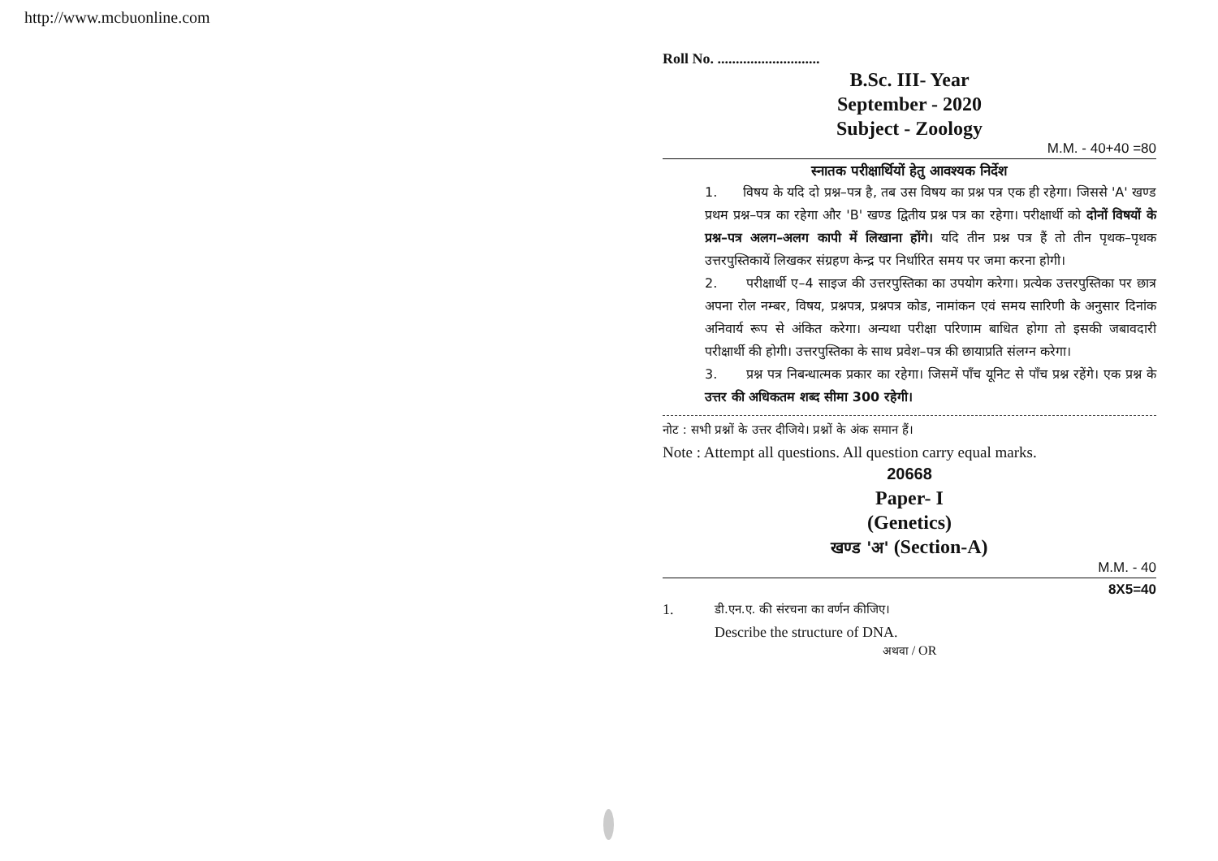http://www.mcbuonline.com
Roll No. ............................
B.Sc. III- Year
September - 2020
Subject - Zoology
M.M. - 40+40 =80
स्नातक परीक्षार्थियों हेतु आवश्यक निर्देश
1. विषय के यदि दो प्रश्न–पत्र है, तब उस विषय का प्रश्न पत्र एक ही रहेगा। जिससे 'A' खण्ड प्रथम प्रश्न–पत्र का रहेगा और 'B' खण्ड द्वितीय प्रश्न पत्र का रहेगा। परीक्षार्थी को दोनों विषयों के प्रश्न–पत्र अलग–अलग कापी में लिखाना होंगे। यदि तीन प्रश्न पत्र हैं तो तीन पृथक–पृथक उत्तरपुस्तिकायें लिखकर संग्रहण केन्द्र पर निर्धारित समय पर जमा करना होगी।
2. परीक्षार्थी ए–4 साइज की उत्तरपुस्तिका का उपयोग करेगा। प्रत्येक उत्तरपुस्तिका पर छात्र अपना रोल नम्बर, विषय, प्रश्नपत्र, प्रश्नपत्र कोड, नामांकन एवं समय सारिणी के अनुसार दिनांक अनिवार्य रूप से अंकित करेगा। अन्यथा परीक्षा परिणाम बाधित होगा तो इसकी जबावदारी परीक्षार्थी की होगी। उत्तरपुस्तिका के साथ प्रवेश–पत्र की छायाप्रति संलग्न करेगा।
3. प्रश्न पत्र निबन्धात्मक प्रकार का रहेगा। जिसमें पाँच यूनिट से पाँच प्रश्न रहेंगे। एक प्रश्न के उत्तर की अधिकतम शब्द सीमा 300 रहेगी।
नोट : सभी प्रश्नों के उत्तर दीजिये। प्रश्नों के अंक समान हैं।
Note : Attempt all questions. All question carry equal marks.
20668
Paper- I
(Genetics)
खण्ड 'अ' (Section-A)
M.M. - 40
8X5=40
1. डी.एन.ए. की संरचना का वर्णन कीजिए।
Describe the structure of DNA.
अथवा / OR